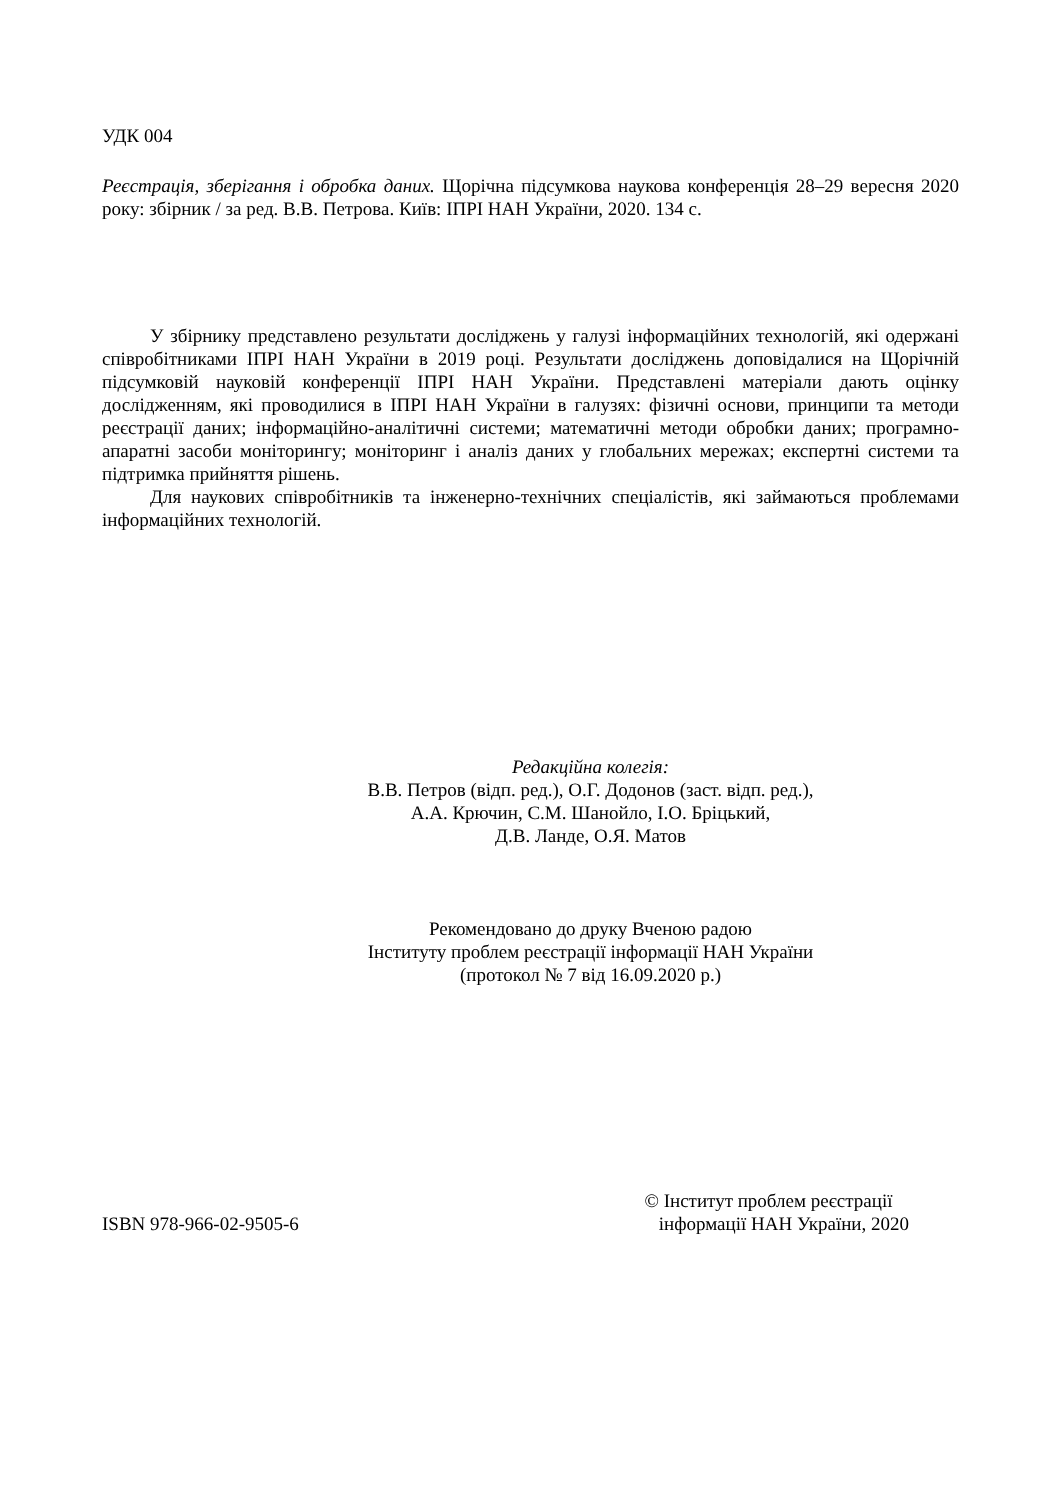УДК 004
Реєстрація, зберігання і обробка даних. Щорічна підсумкова наукова конференція 28–29 вересня 2020 року: збірник / за ред. В.В. Петрова. Київ: ІПРІ НАН України, 2020. 134 с.
У збірнику представлено результати досліджень у галузі інформаційних технологій, які одержані співробітниками ІПРІ НАН України в 2019 році. Результати досліджень доповідалися на Щорічній підсумковій науковій конференції ІПРІ НАН України. Представлені матеріали дають оцінку дослідженням, які проводилися в ІПРІ НАН України в галузях: фізичні основи, принципи та методи реєстрації даних; інформаційно-аналітичні системи; математичні методи обробки даних; програмно-апаратні засоби моніторингу; моніторинг і аналіз даних у глобальних мережах; експертні системи та підтримка прийняття рішень.
Для наукових співробітників та інженерно-технічних спеціалістів, які займаються проблемами інформаційних технологій.
Редакційна колегія:
В.В. Петров (відп. ред.), О.Г. Додонов (заст. відп. ред.),
А.А. Крючин, С.М. Шанойло, І.О. Бріцький,
Д.В. Ланде, О.Я. Матов
Рекомендовано до друку Вченою радою
Інституту проблем реєстрації інформації НАН України
(протокол № 7 від 16.09.2020 р.)
ISBN 978-966-02-9505-6
© Інститут проблем реєстрації
інформації НАН України, 2020